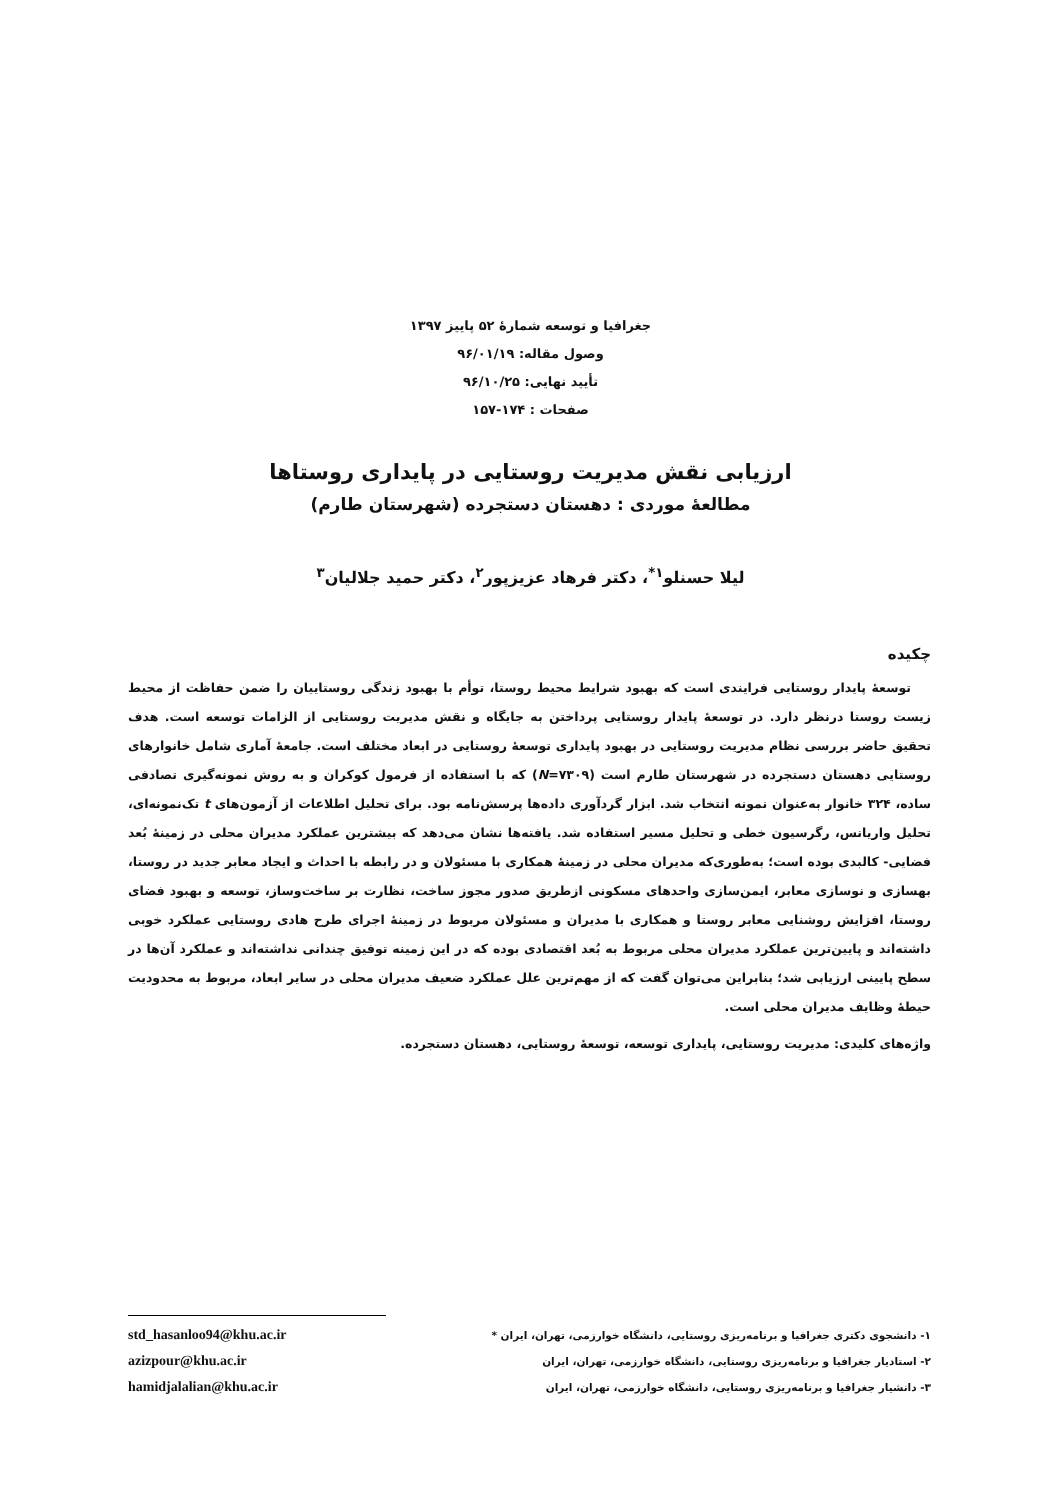جغرافیا و توسعه شمارهٔ ۵۲ پاییز ۱۳۹۷
وصول مقاله: ۹۶/۰۱/۱۹
تأیید نهایی: ۹۶/۱۰/۲۵
صفحات : ۱۷۴-۱۵۷
ارزیابی نقش مدیریت روستایی در پایداری روستاها
مطالعهٔ موردی : دهستان دستجرده (شهرستان طارم)
لیلا حسنلو<sup>۱*</sup>، دکتر فرهاد عزیزپور<sup>۲</sup>، دکتر حمید جلالیان<sup>۳</sup>
چکیده
توسعهٔ پایدار روستایی فرایندی است که بهبود شرایط محیط روستا، توأم با بهبود زندگی روستاییان را ضمن حفاظت از محیط زیست روستا درنظر دارد. در توسعهٔ پایدار روستایی پرداختن به جایگاه و نقش مدیریت روستایی از الزامات توسعه است. هدف تحقیق حاضر بررسی نظام مدیریت روستایی در بهبود پایداری توسعهٔ روستایی در ابعاد مختلف است. جامعهٔ آماری شامل خانوارهای روستایی دهستان دستجرده در شهرستان طارم است (N=۷۳۰۹) که با استفاده از فرمول کوکران و به روش نمونه‌گیری تصادفی ساده، ۳۲۴ خانوار به‌عنوان نمونه انتخاب شد. ابزار گردآوری داده‌ها پرسش‌نامه بود. برای تحلیل اطلاعات از آزمون‌های t تک‌نمونه‌ای، تحلیل واریانس، رگرسیون خطی و تحلیل مسیر استفاده شد. یافته‌ها نشان می‌دهد که بیشترین عملکرد مدیران محلی در زمینهٔ بُعد فضایی- کالبدی بوده است؛ به‌طوری‌که مدیران محلی در زمینهٔ همکاری با مسئولان و در رابطه با احداث و ایجاد معابر جدید در روستا، بهسازی و نوسازی معابر، ایمن‌سازی واحدهای مسکونی ازطریق صدور مجوز ساخت، نظارت بر ساخت‌وساز، توسعه و بهبود فضای روستا، افزایش روشنایی معابر روستا و همکاری با مدیران و مسئولان مربوط در زمینهٔ اجرای طرح هادی روستایی عملکرد خوبی داشته‌اند و پایین‌ترین عملکرد مدیران محلی مربوط به بُعد اقتصادی بوده که در این زمینه توفیق چندانی نداشته‌اند و عملکرد آن‌ها در سطح پایینی ارزیابی شد؛ بنابراین می‌توان گفت که از مهم‌ترین علل عملکرد ضعیف مدیران محلی در سایر ابعاد، مربوط به محدودیت حیطهٔ وظایف مدیران محلی است.
واژه‌های کلیدی: مدیریت روستایی، پایداری توسعه، توسعهٔ روستایی، دهستان دستجرده.
۱- دانشجوی دکتری جغرافیا و برنامه‌ریزی روستایی، دانشگاه خوارزمی، تهران، ایران *
۲- استادیار جغرافیا و برنامه‌ریزی روستایی، دانشگاه خوارزمی، تهران، ایران
۳- دانشیار جغرافیا و برنامه‌ریزی روستایی، دانشگاه خوارزمی، تهران، ایران
std_hasanloo94@khu.ac.ir
azizpour@khu.ac.ir
hamidjalalian@khu.ac.ir